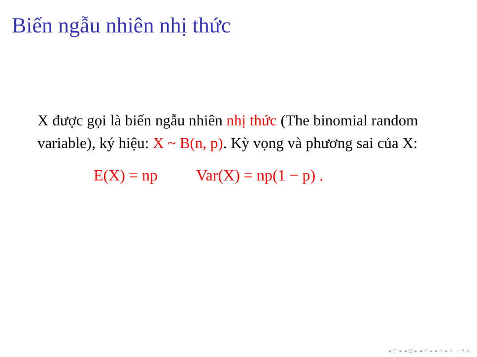Biến ngẫu nhiên nhị thức
X được gọi là biến ngẫu nhiên nhị thức (The binomial random variable), ký hiệu: X ~ B(n, p). Kỳ vọng và phương sai của X:
E(X) = np Var(X) = np(1 − p) .
◂ □ ▸ ◂ ⊡ ▸ ◂ ≡ ▸ ◂ ≡ ▸ ≡ ∽ ۹ ⊂